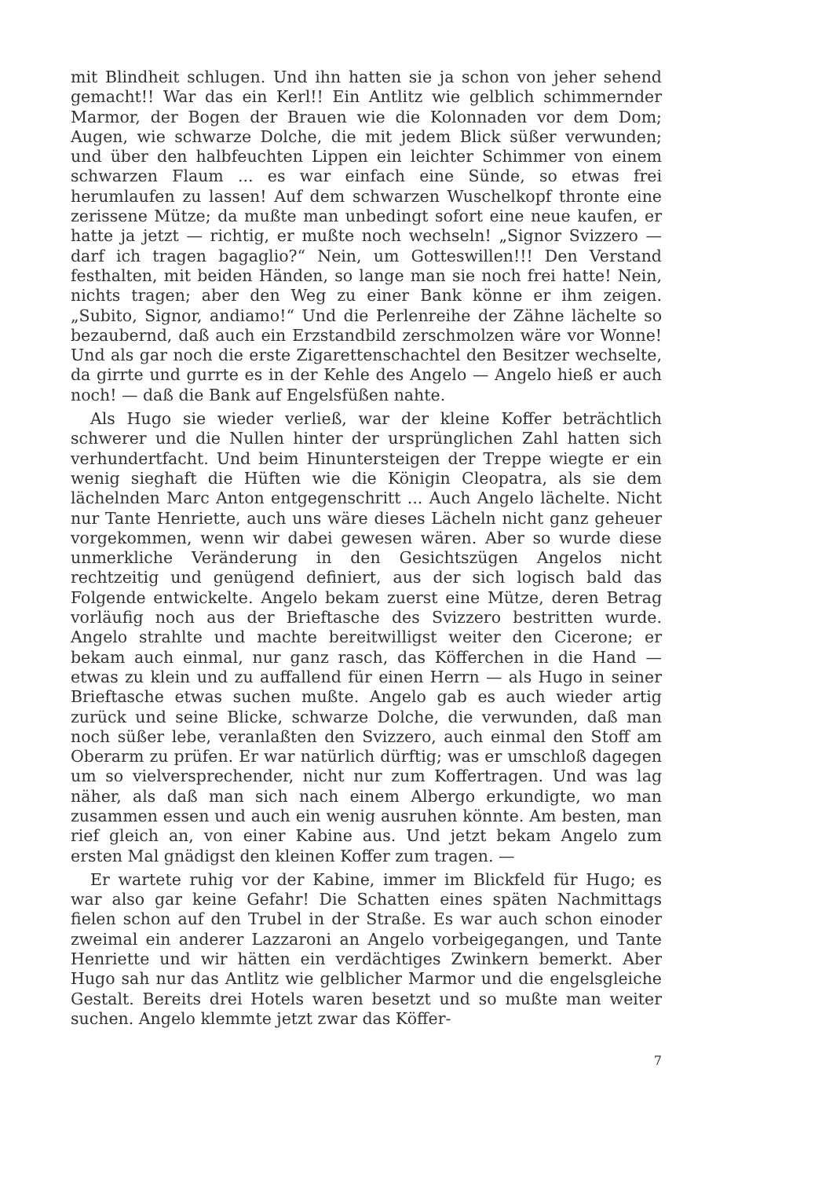mit Blindheit schlugen. Und ihn hatten sie ja schon von jeher sehend gemacht!! War das ein Kerl!! Ein Antlitz wie gelblich schimmernder Marmor, der Bogen der Brauen wie die Kolonnaden vor dem Dom; Augen, wie schwarze Dolche, die mit jedem Blick süßer verwunden; und über den halbfeuchten Lippen ein leichter Schimmer von einem schwarzen Flaum ... es war einfach eine Sünde, so etwas frei herumlaufen zu lassen! Auf dem schwarzen Wuschelkopf thronte eine zerissene Mütze; da mußte man unbedingt sofort eine neue kaufen, er hatte ja jetzt — richtig, er mußte noch wechseln! „Signor Svizzero — darf ich tragen bagaglio?“ Nein, um Gotteswillen!!! Den Verstand festhalten, mit beiden Händen, so lange man sie noch frei hatte! Nein, nichts tragen; aber den Weg zu einer Bank könne er ihm zeigen. „Subito, Signor, andiamo!“ Und die Perlenreihe der Zähne lächelte so bezaubernd, daß auch ein Erzstandbild zerschmolzen wäre vor Wonne! Und als gar noch die erste Zigarettenschachtel den Besitzer wechselte, da girrte und gurrte es in der Kehle des Angelo — Angelo hieß er auch noch! — daß die Bank auf Engelsfüßen nahte.
Als Hugo sie wieder verließ, war der kleine Koffer beträchtlich schwerer und die Nullen hinter der ursprünglichen Zahl hatten sich verhundertfacht. Und beim Hinuntersteigen der Treppe wiegte er ein wenig sieghaft die Hüften wie die Königin Cleopatra, als sie dem lächelnden Marc Anton entgegenschritt ... Auch Angelo lächelte. Nicht nur Tante Henriette, auch uns wäre dieses Lächeln nicht ganz geheuer vorgekommen, wenn wir dabei gewesen wären. Aber so wurde diese unmerkliche Veränderung in den Gesichtszügen Angelos nicht rechtzeitig und genügend definiert, aus der sich logisch bald das Folgende entwickelte. Angelo bekam zuerst eine Mütze, deren Betrag vorläufig noch aus der Brieftasche des Svizzero bestritten wurde. Angelo strahlte und machte bereitwilligst weiter den Cicerone; er bekam auch einmal, nur ganz rasch, das Köfferchen in die Hand — etwas zu klein und zu auffallend für einen Herrn — als Hugo in seiner Brieftasche etwas suchen mußte. Angelo gab es auch wieder artig zurück und seine Blicke, schwarze Dolche, die verwunden, daß man noch süßer lebe, veranlaßten den Svizzero, auch einmal den Stoff am Oberarm zu prüfen. Er war natürlich dürftig; was er umschloß dagegen um so vielversprechender, nicht nur zum Koffertragen. Und was lag näher, als daß man sich nach einem Albergo erkundigte, wo man zusammen essen und auch ein wenig ausruhen könnte. Am besten, man rief gleich an, von einer Kabine aus. Und jetzt bekam Angelo zum ersten Mal gnädigst den kleinen Koffer zum tragen. —
Er wartete ruhig vor der Kabine, immer im Blickfeld für Hugo; es war also gar keine Gefahr! Die Schatten eines späten Nachmittags fielen schon auf den Trubel in der Straße. Es war auch schon einoder zweimal ein anderer Lazzaroni an Angelo vorbeigegangen, und Tante Henriette und wir hätten ein verdächtiges Zwinkern bemerkt. Aber Hugo sah nur das Antlitz wie gelblicher Marmor und die engelsgleiche Gestalt. Bereits drei Hotels waren besetzt und so mußte man weiter suchen. Angelo klemmte jetzt zwar das Köffer-
7